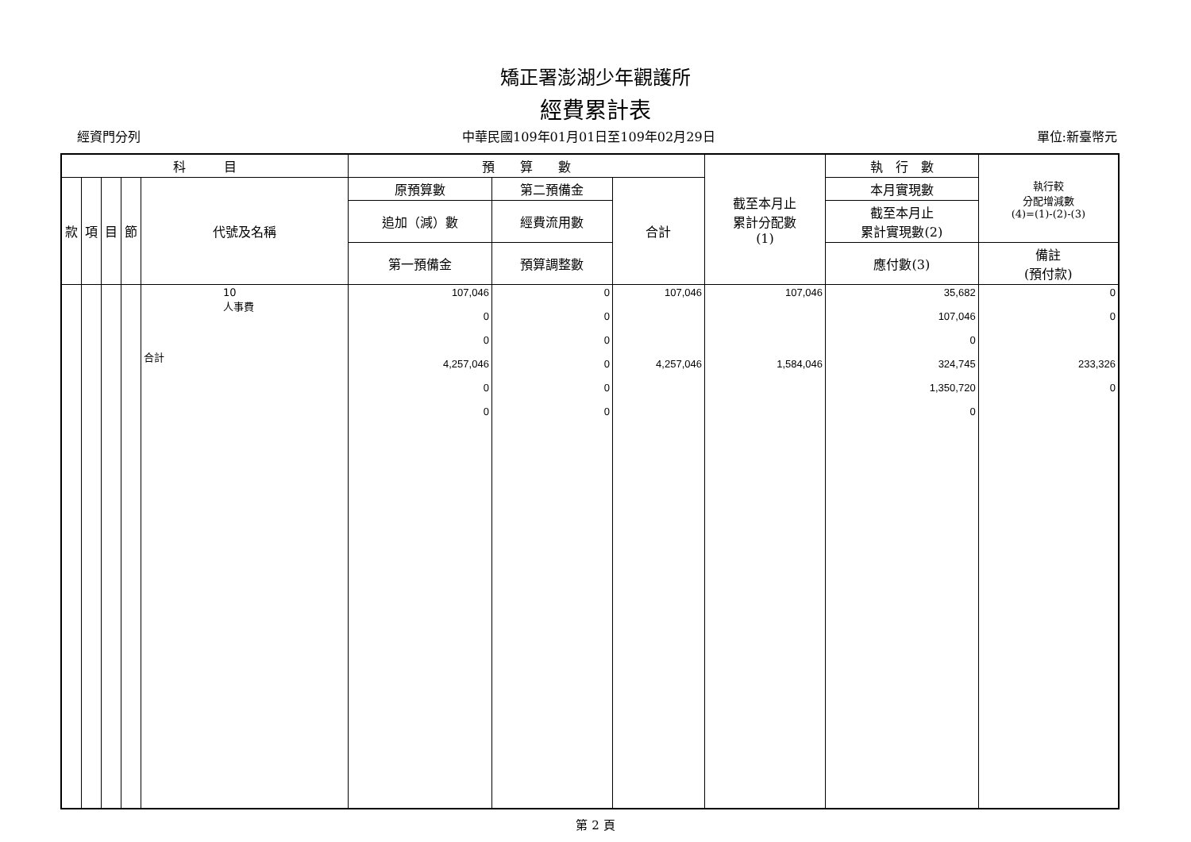矯正署澎湖少年觀護所
經費累計表
經資門分列 中華民國109年01月01日至109年02月29日 單位:新臺幣元
| 科 目 | | | | | 預 算 數 | | | 截至本月止 累計分配數 (1) | 執 行 數 | 執行較 分配增減數 (4)=(1)-(2)-(3) |
| --- | --- | --- | --- | --- | --- | --- | --- | --- | --- | --- |
| 款 | 項 | 目 | 節 | 代號及名稱 | 原預算數 | 第二預備金 | 合計 | | 本月實現數 | |
| | | | | | 追加（減）數 | 經費流用數 | | | 截至本月止 累計實現數(2) | |
| | | | | | 第一預備金 | 預算調整數 | | | 應付數(3) | 備註 (預付款) |
| | | | | 10 人事費 合計 | 107,046 0 0 4,257,046 0 0 | 0 0 0 0 0 0 | 107,046 4,257,046 | 107,046 1,584,046 | 35,682 107,046 0 324,745 1,350,720 0 | 0 0 233,326 0 |
第 2 頁